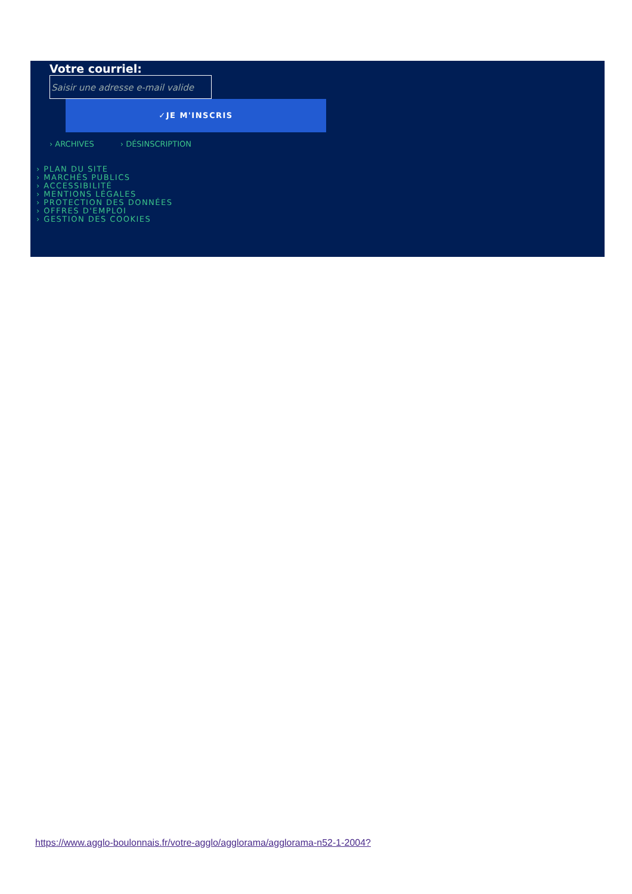Votre courriel:
Saisir une adresse e-mail valide
✓JE M'INSCRIS
› ARCHIVES › DÉSINSCRIPTION
› PLAN DU SITE
› MARCHÉS PUBLICS
› ACCESSIBILITÉ
› MENTIONS LÉGALES
› PROTECTION DES DONNÉES
› OFFRES D'EMPLOI
› GESTION DES COOKIES
https://www.agglo-boulonnais.fr/votre-agglo/agglorama/agglorama-n52-1-2004?